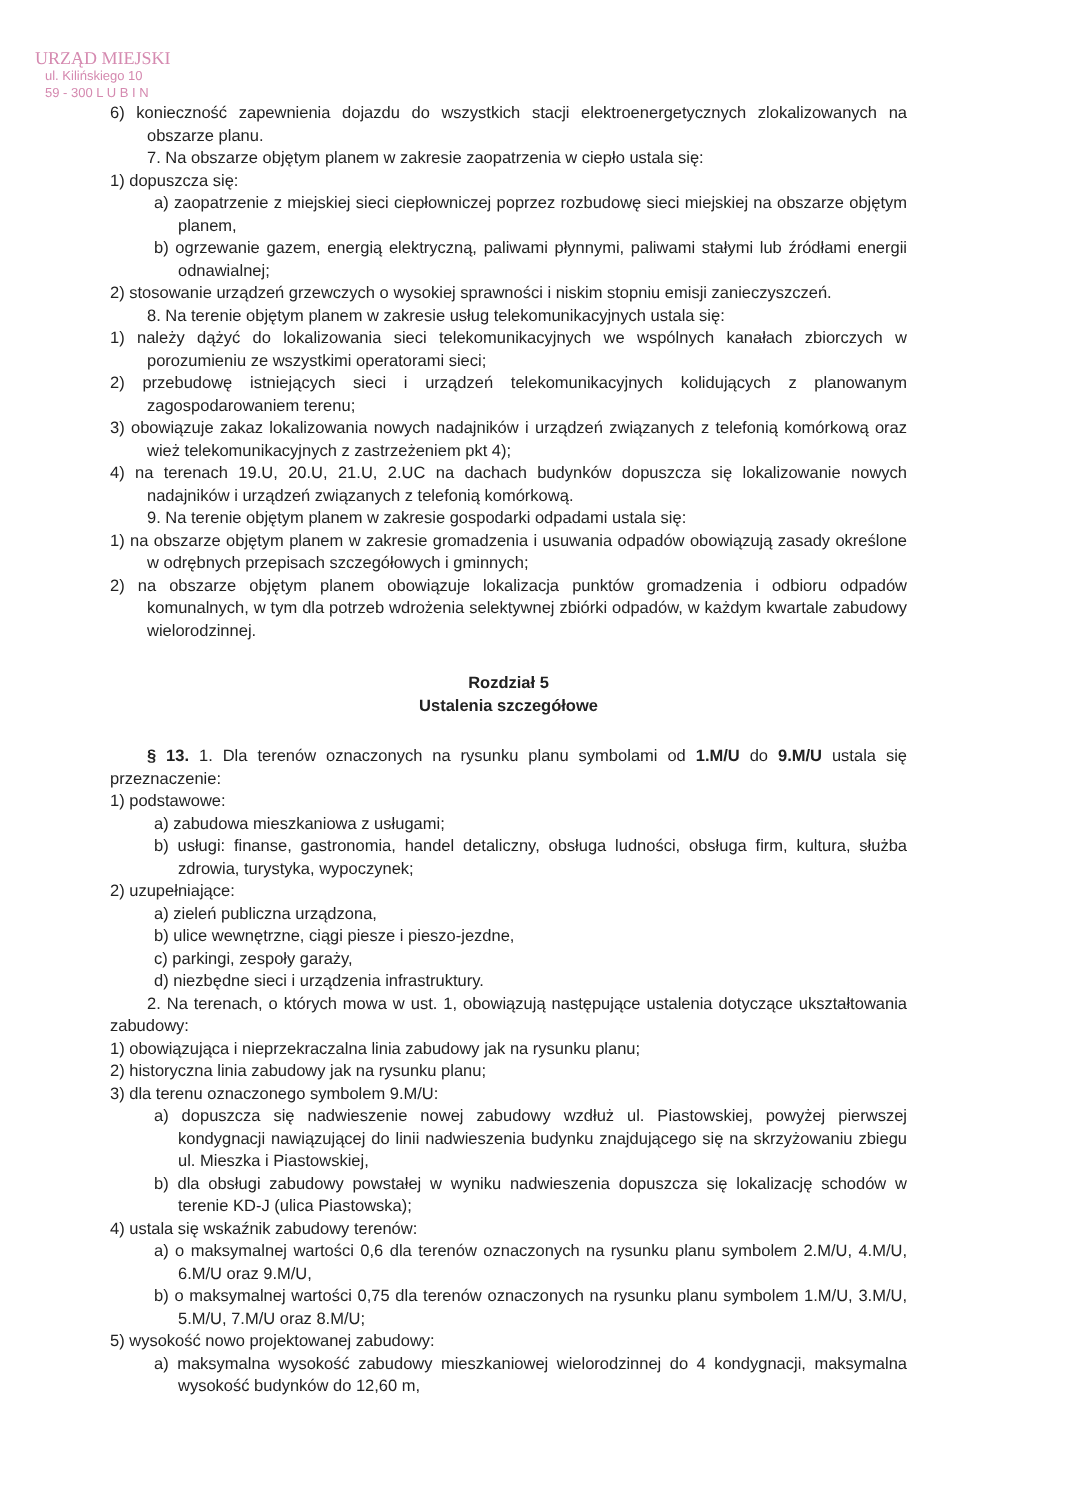URZĄD MIEJSKI
ul. Kilińskiego 10
59 - 300 L U B I N
6) konieczność zapewnienia dojazdu do wszystkich stacji elektroenergetycznych zlokalizowanych na obszarze planu.
7. Na obszarze objętym planem w zakresie zaopatrzenia w ciepło ustala się:
1) dopuszcza się:
a) zaopatrzenie z miejskiej sieci ciepłowniczej poprzez rozbudowę sieci miejskiej na obszarze objętym planem,
b) ogrzewanie gazem, energią elektryczną, paliwami płynnymi, paliwami stałymi lub źródłami energii odnawialnej;
2) stosowanie urządzeń grzewczych o wysokiej sprawności i niskim stopniu emisji zanieczyszczeń.
8. Na terenie objętym planem w zakresie usług telekomunikacyjnych ustala się:
1) należy dążyć do lokalizowania sieci telekomunikacyjnych we wspólnych kanałach zbiorczych w porozumieniu ze wszystkimi operatorami sieci;
2) przebudowę istniejących sieci i urządzeń telekomunikacyjnych kolidujących z planowanym zagospodarowaniem terenu;
3) obowiązuje zakaz lokalizowania nowych nadajników i urządzeń związanych z telefonią komórkową oraz wież telekomunikacyjnych z zastrzeżeniem pkt 4);
4) na terenach 19.U, 20.U, 21.U, 2.UC na dachach budynków dopuszcza się lokalizowanie nowych nadajników i urządzeń związanych z telefonią komórkową.
9. Na terenie objętym planem w zakresie gospodarki odpadami ustala się:
1) na obszarze objętym planem w zakresie gromadzenia i usuwania odpadów obowiązują zasady określone w odrębnych przepisach szczegółowych i gminnych;
2) na obszarze objętym planem obowiązuje lokalizacja punktów gromadzenia i odbioru odpadów komunalnych, w tym dla potrzeb wdrożenia selektywnej zbiórki odpadów, w każdym kwartale zabudowy wielorodzinnej.
Rozdział 5
Ustalenia szczegółowe
§ 13. 1. Dla terenów oznaczonych na rysunku planu symbolami od 1.M/U do 9.M/U ustala się przeznaczenie:
1) podstawowe:
a) zabudowa mieszkaniowa z usługami;
b) usługi: finanse, gastronomia, handel detaliczny, obsługa ludności, obsługa firm, kultura, służba zdrowia, turystyka, wypoczynek;
2) uzupełniające:
a) zieleń publiczna urządzona,
b) ulice wewnętrzne, ciągi piesze i pieszo-jezdne,
c) parkingi, zespoły garaży,
d) niezbędne sieci i urządzenia infrastruktury.
2. Na terenach, o których mowa w ust. 1, obowiązują następujące ustalenia dotyczące ukształtowania zabudowy:
1) obowiązująca i nieprzekraczalna linia zabudowy jak na rysunku planu;
2) historyczna linia zabudowy jak na rysunku planu;
3) dla terenu oznaczonego symbolem 9.M/U:
a) dopuszcza się nadwieszenie nowej zabudowy wzdłuż ul. Piastowskiej, powyżej pierwszej kondygnacji nawiązującej do linii nadwieszenia budynku znajdującego się na skrzyżowaniu zbiegu ul. Mieszka i Piastowskiej,
b) dla obsługi zabudowy powstałej w wyniku nadwieszenia dopuszcza się lokalizację schodów w terenie KD-J (ulica Piastowska);
4) ustala się wskaźnik zabudowy terenów:
a) o maksymalnej wartości 0,6 dla terenów oznaczonych na rysunku planu symbolem 2.M/U, 4.M/U, 6.M/U oraz 9.M/U,
b) o maksymalnej wartości 0,75 dla terenów oznaczonych na rysunku planu symbolem 1.M/U, 3.M/U, 5.M/U, 7.M/U oraz 8.M/U;
5) wysokość nowo projektowanej zabudowy:
a) maksymalna wysokość zabudowy mieszkaniowej wielorodzinnej do 4 kondygnacji, maksymalna wysokość budynków do 12,60 m,